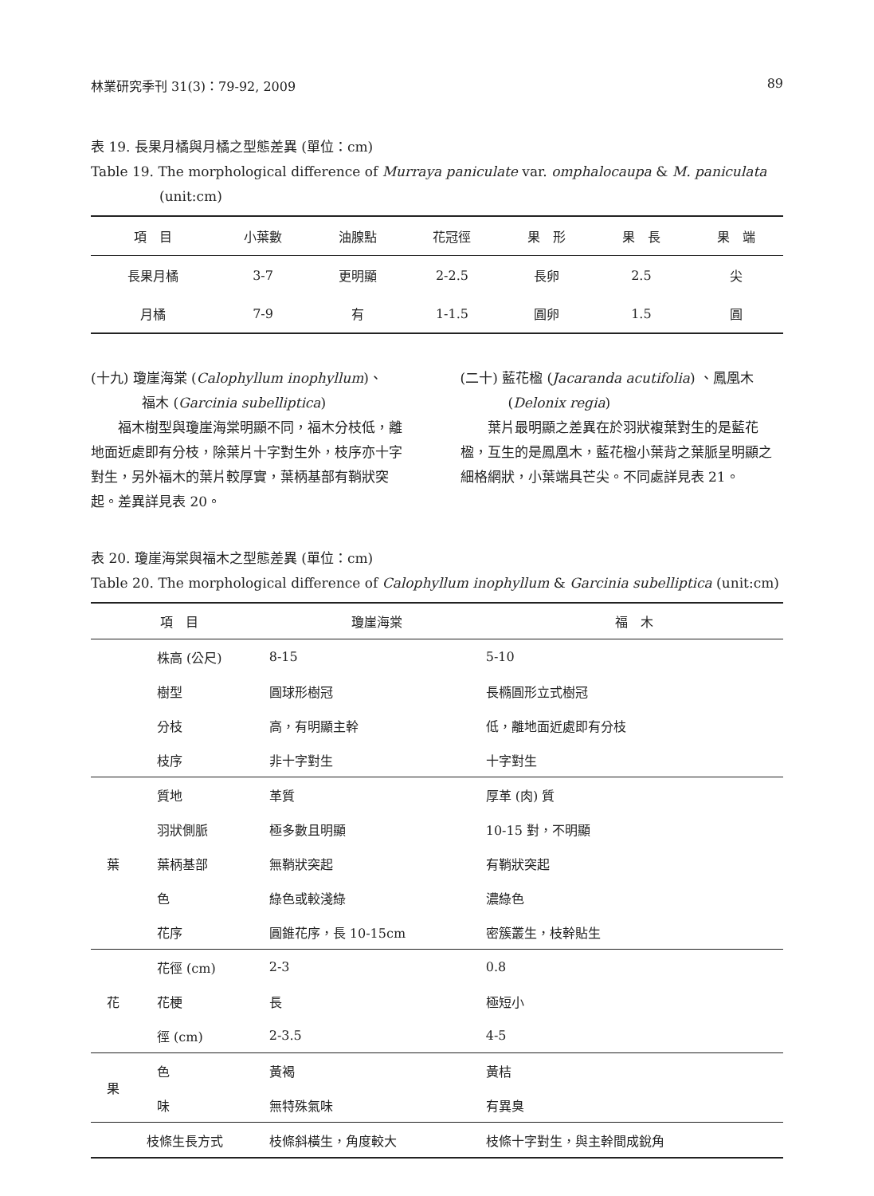林業研究季刊 31(3)：79-92, 2009 89
表 19. 長果月橘與月橘之型態差異 (單位：cm)
Table 19. The morphological difference of Murraya paniculate var. omphalocaupa & M. paniculata
(unit:cm)
| 項 目 | 小葉數 | 油腺點 | 花冠徑 | 果 形 | 果 長 | 果 端 |
| --- | --- | --- | --- | --- | --- | --- |
| 長果月橘 | 3-7 | 更明顯 | 2-2.5 | 長卵 | 2.5 | 尖 |
| 月橘 | 7-9 | 有 | 1-1.5 | 圓卵 | 1.5 | 圓 |
(十九) 瓊崖海棠 (Calophyllum inophyllum)、
福木 (Garcinia subelliptica)
福木樹型與瓊崖海棠明顯不同，福木分枝低，離地面近處即有分枝，除葉片十字對生外，枝序亦十字對生，另外福木的葉片較厚實，葉柄基部有鞘狀突起。差異詳見表 20。
(二十) 藍花楹 (Jacaranda acutifolia) 、鳳凰木
(Delonix regia)
葉片最明顯之差異在於羽狀複葉對生的是藍花楹，互生的是鳳凰木，藍花楹小葉背之葉脈呈明顯之細格網狀，小葉端具芒尖。不同處詳見表 21。
表 20. 瓊崖海棠與福木之型態差異 (單位：cm)
Table 20. The morphological difference of Calophyllum inophyllum & Garcinia subelliptica (unit:cm)
| 項 目 | | 瓊崖海棠 | 福 木 |
| --- | --- | --- | --- |
| | 株高 (公尺) | 8-15 | 5-10 |
| | 樹型 | 圓球形樹冠 | 長橢圓形立式樹冠 |
| | 分枝 | 高，有明顯主幹 | 低，離地面近處即有分枝 |
| | 枝序 | 非十字對生 | 十字對生 |
| 葉 | 質地 | 革質 | 厚革 (肉) 質 |
| | 羽狀側脈 | 極多數且明顯 | 10-15 對，不明顯 |
| | 葉柄基部 | 無鞘狀突起 | 有鞘狀突起 |
| | 色 | 綠色或較淺綠 | 濃綠色 |
| | 花序 | 圓錐花序，長 10-15cm | 密簇叢生，枝幹貼生 |
| 花 | 花徑 (cm) | 2-3 | 0.8 |
| | 花梗 | 長 | 極短小 |
| | 徑 (cm) | 2-3.5 | 4-5 |
| 果 | 色 | 黃褐 | 黃桔 |
| | 味 | 無特殊氣味 | 有異臭 |
| 枝條生長方式 | | 枝條斜橫生，角度較大 | 枝條十字對生，與主幹間成銳角 |